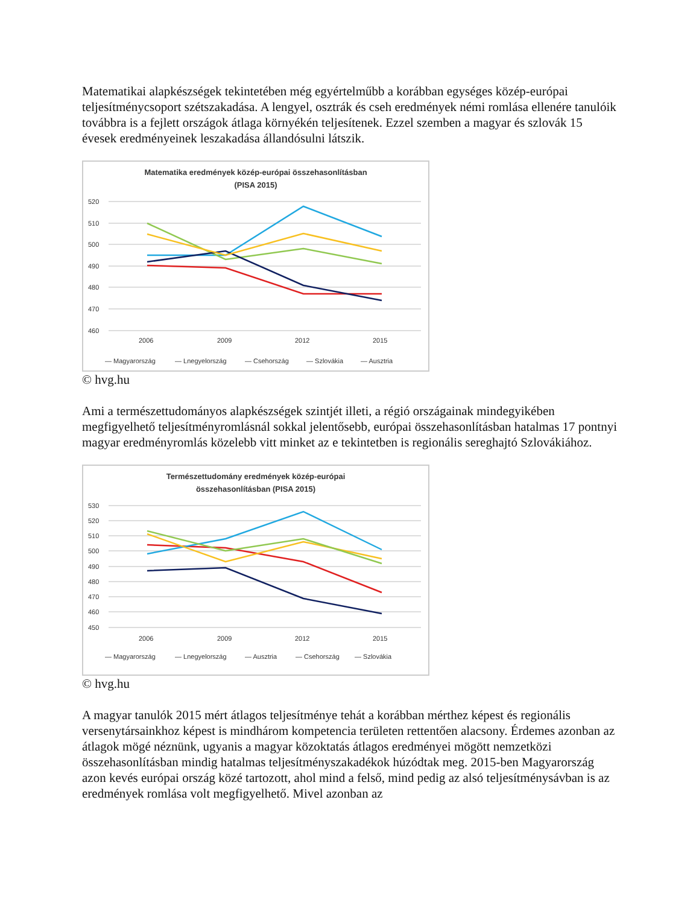Matematikai alapkészségek tekintetében még egyértelműbb a korábban egységes közép-európai teljesítménycsoport szétszakadása. A lengyel, osztrák és cseh eredmények némi romlása ellenére tanulóik továbbra is a fejlett országok átlaga környékén teljesítenek. Ezzel szemben a magyar és szlovák 15 évesek eredményeinek leszakadása állandósulni látszik.
Matematika eredmények közép-európai összehasonlításban
(PISA 2015)
520
510
500
490
480
470
460
2006
2009
2012
2015
— Magyarország
— Lnegyelország
— Csehország
— Szlovákia
— Ausztria
© hvg.hu
Ami a természettudományos alapkészségek szintjét illeti, a régió országainak mindegyikében megfigyelhető teljesítményromlásnál sokkal jelentősebb, európai összehasonlításban hatalmas 17 pontnyi magyar eredményromlás közelebb vitt minket az e tekintetben is regionális sereghajtó Szlovákiához.
Természettudomány eredmények közép-európai
összehasonlításban (PISA 2015)
530
520
510
500
490
480
470
460
450
2006
2009
2012
2015
— Magyarország
— Lnegyelország
— Ausztria
— Csehország
— Szlovákia
© hvg.hu
A magyar tanulók 2015 mért átlagos teljesítménye tehát a korábban mérthez képest és regionális versenytársainkhoz képest is mindhárom kompetencia területen rettentően alacsony. Érdemes azonban az átlagok mögé néznünk, ugyanis a magyar közoktatás átlagos eredményei mögött nemzetközi összehasonlításban mindig hatalmas teljesítményszakadékok húzódtak meg. 2015-ben Magyarország azon kevés európai ország közé tartozott, ahol mind a felső, mind pedig az alsó teljesítménysávban is az eredmények romlása volt megfigyelhető. Mivel azonban az